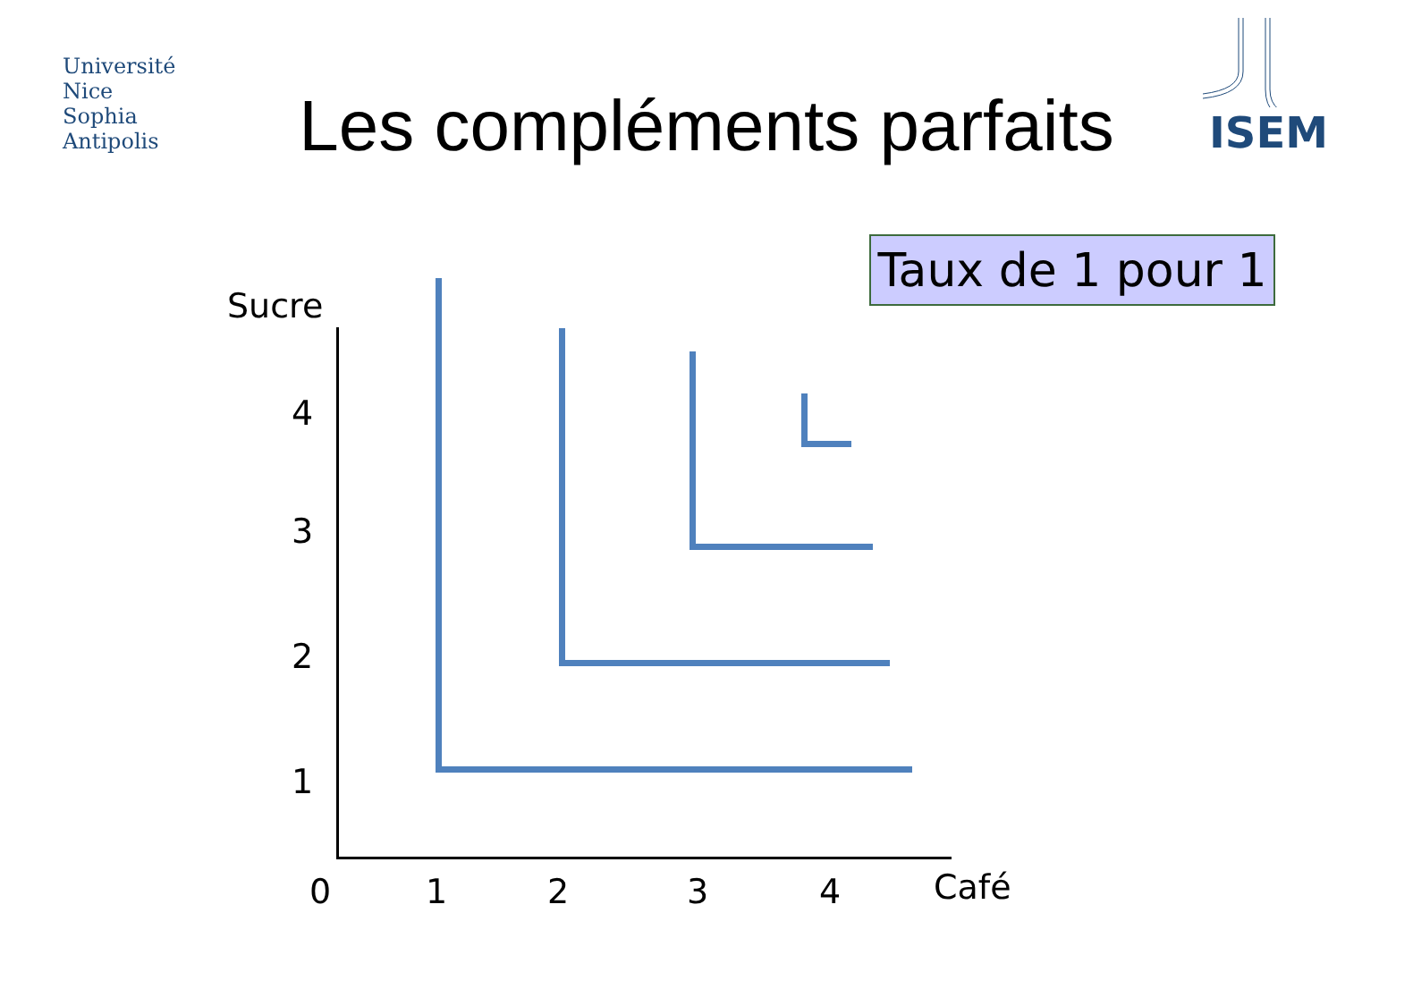Université
Nice
Sophia Antipolis
ISEM
Les compléments parfaits
Taux de 1 pour 1
Sucre
4
3
2
1
0 1 2 3 4 Café